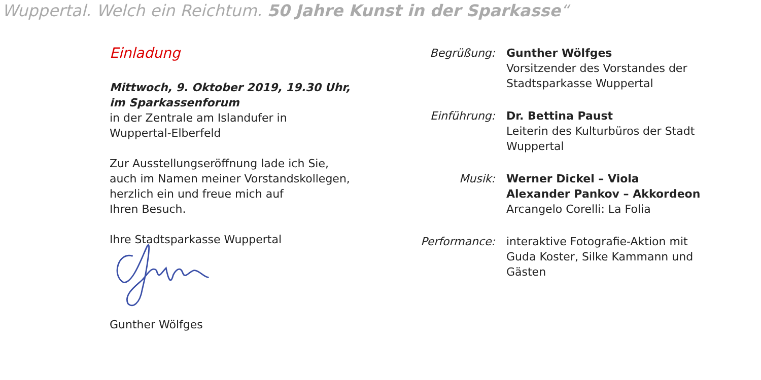Wuppertal. Welch ein Reichtum. 50 Jahre Kunst in der Sparkasse“
Einladung
Mittwoch, 9. Oktober 2019, 19.30 Uhr,
im Sparkassenforum
in der Zentrale am Islandufer in
Wuppertal-Elberfeld
Zur Ausstellungseröffnung lade ich Sie,
auch im Namen meiner Vorstandskollegen,
herzlich ein und freue mich auf
Ihren Besuch.
Ihre Stadtsparkasse Wuppertal
Gunther Wölfges
Begrüßung: Gunther Wölfges
Vorsitzender des Vorstandes der
Stadtsparkasse Wuppertal
Einführung: Dr. Bettina Paust
Leiterin des Kulturbüros der Stadt
Wuppertal
Musik: Werner Dickel – Viola
Alexander Pankov – Akkordeon
Arcangelo Corelli: La Folia
Performance: interaktive Fotografie-Aktion mit
Guda Koster, Silke Kammann und
Gästen